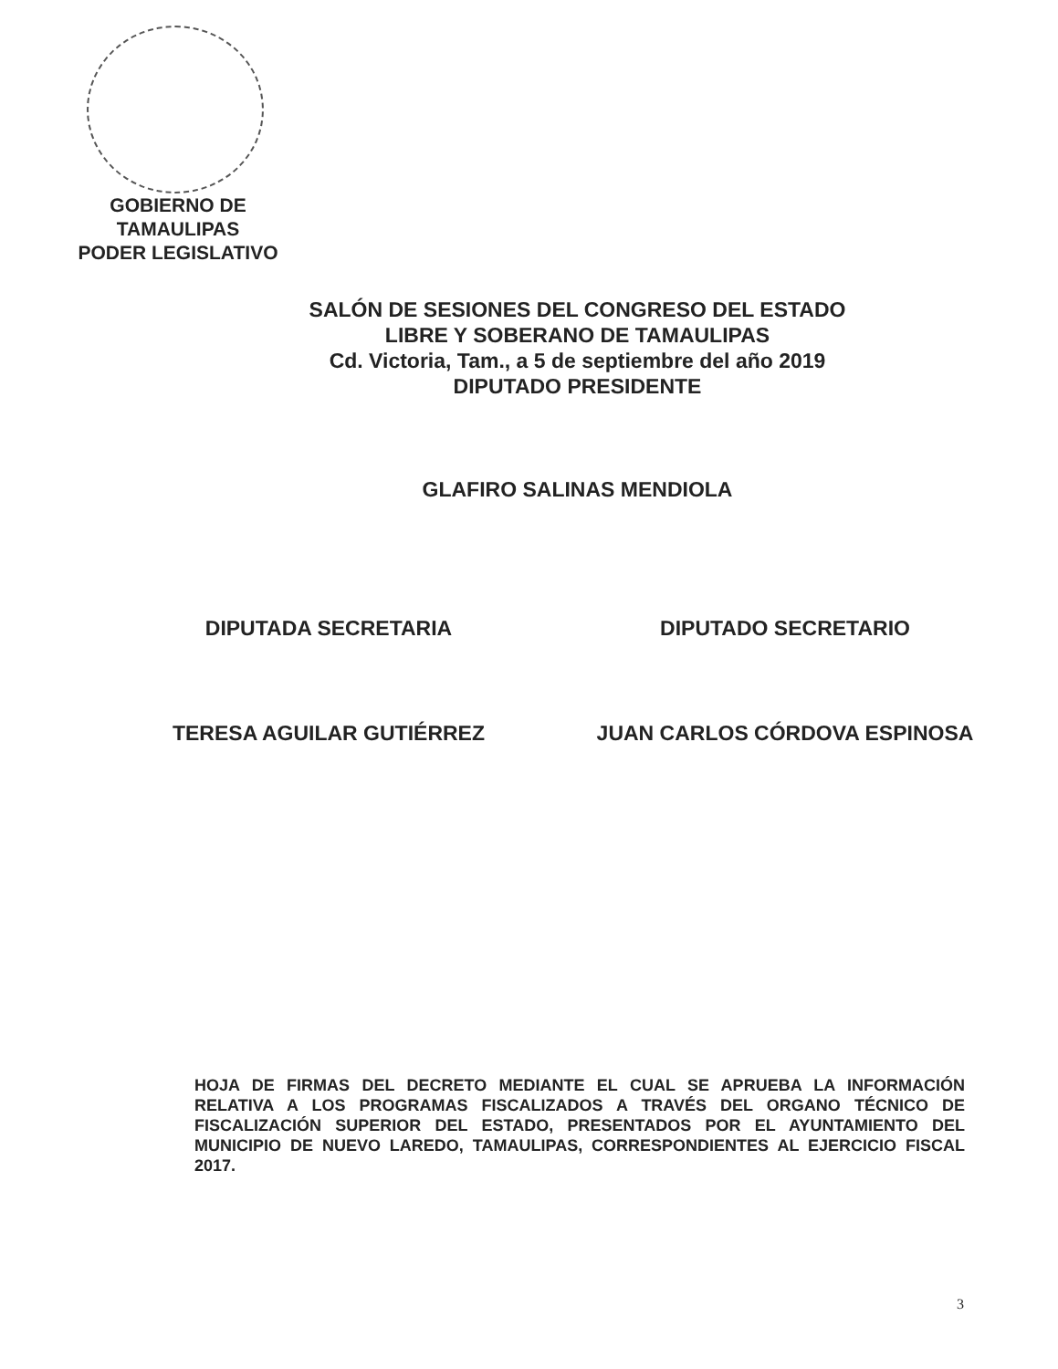GOBIERNO DE TAMAULIPAS
PODER LEGISLATIVO
SALÓN DE SESIONES DEL CONGRESO DEL ESTADO
LIBRE Y SOBERANO DE TAMAULIPAS
Cd. Victoria, Tam., a 5 de septiembre del año 2019
DIPUTADO PRESIDENTE
GLAFIRO SALINAS MENDIOLA
DIPUTADA SECRETARIA
TERESA AGUILAR GUTIÉRREZ
DIPUTADO SECRETARIO
JUAN CARLOS CÓRDOVA ESPINOSA
HOJA DE FIRMAS DEL DECRETO MEDIANTE EL CUAL SE APRUEBA LA INFORMACIÓN RELATIVA A LOS PROGRAMAS FISCALIZADOS A TRAVÉS DEL ORGANO TÉCNICO DE FISCALIZACIÓN SUPERIOR DEL ESTADO, PRESENTADOS POR EL AYUNTAMIENTO DEL MUNICIPIO DE NUEVO LAREDO, TAMAULIPAS, CORRESPONDIENTES AL EJERCICIO FISCAL 2017.
3